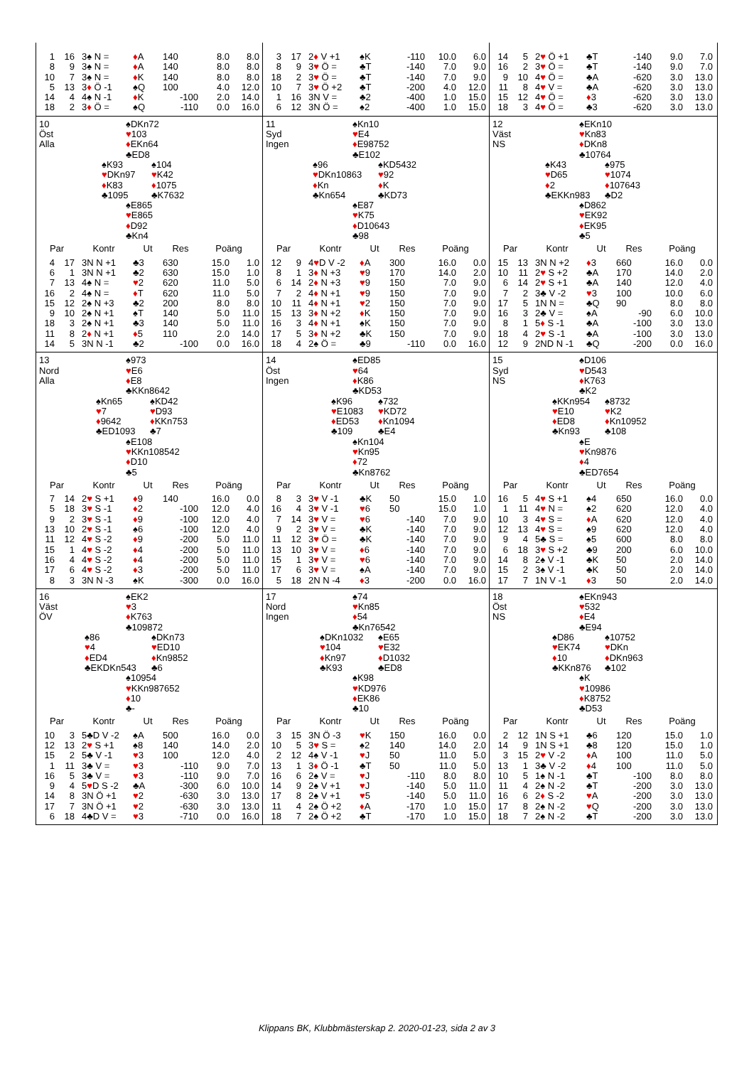| 1 | 16 | 3♠ N = | ♦ A | 140 | 8.0 | 8.0 |
| 8 | 9 | 3♠ N = | ♦ A | 140 | 8.0 | 8.0 |
| 10 | 7 | 3♠ N = | ♦ K | 140 | 8.0 | 8.0 |
| 5 | 13 | 3 ♦ Ö -1 | ♠Q | 100 | 4.0 | 12.0 |
| 14 | 4 | 4♠ N -1 | ♦ K | -100 | 2.0 | 14.0 |
| 18 | 2 | 3 ♦ Ö = | ♠Q | -110 | 0.0 | 16.0 |
| 3 | 17 | 2 ♦ V +1 | ♠K | -110 | 10.0 | 6.0 |
| 8 | 9 | 3 ♥ Ö = | ♣T | -140 | 7.0 | 9.0 |
| 18 | 2 | 3 ♥ Ö = | ♣T | -140 | 7.0 | 9.0 |
| 10 | 7 | 3 ♥ Ö +2 | ♣T | -200 | 4.0 | 12.0 |
| 1 | 16 | 3N V = | ♣2 | -400 | 1.0 | 15.0 |
| 6 | 12 | 3N Ö = | ♠2 | -400 | 1.0 | 15.0 |
| 14 | 5 | 2 ♥ Ö +1 | ♣T | -140 | 9.0 | 7.0 |
| 16 | 2 | 3 ♥ Ö = | ♣T | -140 | 9.0 | 7.0 |
| 9 | 10 | 4 ♥ Ö = | ♣A | -620 | 3.0 | 13.0 |
| 11 | 8 | 4 ♥ V = | ♣A | -620 | 3.0 | 13.0 |
| 15 | 12 | 4 ♥ Ö = | ♦ 3 | -620 | 3.0 | 13.0 |
| 18 | 3 | 4 ♥ Ö = | ♣3 | -620 | 3.0 | 13.0 |
10
Öst
Alla
♠DKn72
♥103
♦EKn64
♣ED8
♠K93
♥DKn97
♦K83
♣1095
♠104
♥K42
♦1075
♣K7632
♠E865
♥E865
♦D92
♣Kn4
| Par | | Kontr | Ut | Res | Poäng | |
| --- | --- | --- | --- | --- | --- | --- |
| 4 | 17 | 3N N +1 | ♣3 | 630 | 15.0 | 1.0 |
| 6 | 1 | 3N N +1 | ♣2 | 630 | 15.0 | 1.0 |
| 7 | 13 | 4♠ N = | ♥ 2 | 620 | 11.0 | 5.0 |
| 16 | 2 | 4♠ N = | ♦ T | 620 | 11.0 | 5.0 |
| 15 | 12 | 2♠ N +3 | ♣2 | 200 | 8.0 | 8.0 |
| 9 | 10 | 2♠ N +1 | ♠T | 140 | 5.0 | 11.0 |
| 18 | 3 | 2♠ N +1 | ♣3 | 140 | 5.0 | 11.0 |
| 11 | 8 | 2 ♦ N +1 | ♦ 5 | 110 | 2.0 | 14.0 |
| 14 | 5 | 3N N -1 | ♣2 | -100 | 0.0 | 16.0 |
11
Syd
Ingen
♠Kn10
♥E4
♦E98752
♣E102
♠96
♥DKn10863
♦Kn
♣Kn654
♠KD5432
♥92
♦K
♣KD73
♠E87
♥K75
♦D10643
♣98
| Par | | Kontr | Ut | Res | Poäng | |
| --- | --- | --- | --- | --- | --- | --- |
| 12 | 9 | 4 ♥ D V -2 | ♦ A | 300 | 16.0 | 0.0 |
| 8 | 1 | 3 ♦ N +3 | ♥ 9 | 170 | 14.0 | 2.0 |
| 6 | 14 | 2 ♦ N +3 | ♥ 9 | 150 | 7.0 | 9.0 |
| 7 | 2 | 4 ♦ N +1 | ♥ 9 | 150 | 7.0 | 9.0 |
| 10 | 11 | 4 ♦ N +1 | ♥ 2 | 150 | 7.0 | 9.0 |
| 15 | 13 | 3 ♦ N +2 | ♦ K | 150 | 7.0 | 9.0 |
| 16 | 3 | 4 ♦ N +1 | ♠K | 150 | 7.0 | 9.0 |
| 17 | 5 | 3 ♦ N +2 | ♣K | 150 | 7.0 | 9.0 |
| 18 | 4 | 2♠ Ö = | ♣9 | -110 | 0.0 | 16.0 |
12
Väst
NS
♠EKn10
♥Kn83
♦DKn8
♣10764
♠K43
♥D65
♦2
♣EKKn983
♠975
♥1074
♦107643
♣D2
♠D862
♥EK92
♦EK95
♣5
| Par | | Kontr | Ut | Res | Poäng | |
| --- | --- | --- | --- | --- | --- | --- |
| 15 | 13 | 3N N +2 | ♦ 3 | 660 | 16.0 | 0.0 |
| 10 | 11 | 2 ♥ S +2 | ♣A | 170 | 14.0 | 2.0 |
| 6 | 14 | 2 ♥ S +1 | ♣A | 140 | 12.0 | 4.0 |
| 7 | 2 | 3♣ V -2 | ♥ 3 | 100 | 10.0 | 6.0 |
| 17 | 5 | 1N N = | ♣Q | 90 | 8.0 | 8.0 |
| 16 | 3 | 2♣ V = | ♠A | -90 | 6.0 | 10.0 |
| 8 | 1 | 5 ♦ S -1 | ♣A | -100 | 3.0 | 13.0 |
| 18 | 4 | 2 ♥ S -1 | ♣A | -100 | 3.0 | 13.0 |
| 12 | 9 | 2ND N -1 | ♣Q | -200 | 0.0 | 16.0 |
13
Nord
Alla
♠973
♥E6
♦E8
♣KKn8642
♠Kn65
♥7
♦9642
♣ED1093
♠KD42
♥D93
♦KKn753
♣7
♠E108
♥KKn108542
♦D10
♣5
| Par | | Kontr | Ut | Res | Poäng | |
| --- | --- | --- | --- | --- | --- | --- |
| 7 | 14 | 2 ♥ S +1 | ♦ 9 | 140 | 16.0 | 0.0 |
| 5 | 18 | 3 ♥ S -1 | ♦ 2 | -100 | 12.0 | 4.0 |
| 9 | 2 | 3 ♥ S -1 | ♦ 9 | -100 | 12.0 | 4.0 |
| 13 | 10 | 2 ♥ S -1 | ♠6 | -100 | 12.0 | 4.0 |
| 11 | 12 | 4 ♥ S -2 | ♦ 9 | -200 | 5.0 | 11.0 |
| 15 | 1 | 4 ♥ S -2 | ♦ 4 | -200 | 5.0 | 11.0 |
| 16 | 4 | 4 ♥ S -2 | ♦ 4 | -200 | 5.0 | 11.0 |
| 17 | 6 | 4 ♥ S -2 | ♦ 3 | -200 | 5.0 | 11.0 |
| 8 | 3 | 3N N -3 | ♠K | -300 | 0.0 | 16.0 |
14
Öst
Ingen
♠ED85
♥64
♦K86
♣KD53
♠K96
♥E1083
♦ED53
♣109
♠732
♥KD72
♦Kn1094
♣E4
♠Kn104
♥Kn95
♦72
♣Kn8762
| Par | | Kontr | Ut | Res | Poäng | |
| --- | --- | --- | --- | --- | --- | --- |
| 8 | 3 | 3 ♥ V -1 | ♣K | 50 | 15.0 | 1.0 |
| 16 | 4 | 3 ♥ V -1 | ♥ 6 | 50 | 15.0 | 1.0 |
| 7 | 14 | 3 ♥ V = | ♥ 6 | -140 | 7.0 | 9.0 |
| 9 | 2 | 3 ♥ V = | ♣K | -140 | 7.0 | 9.0 |
| 11 | 12 | 3 ♥ Ö = | ♣K | -140 | 7.0 | 9.0 |
| 13 | 10 | 3 ♥ V = | ♦ 6 | -140 | 7.0 | 9.0 |
| 15 | 1 | 3 ♥ V = | ♥ 6 | -140 | 7.0 | 9.0 |
| 17 | 6 | 3 ♥ V = | ♠A | -140 | 7.0 | 9.0 |
| 5 | 18 | 2N N -4 | ♦ 3 | -200 | 0.0 | 16.0 |
15
Syd
NS
♠D106
♥D543
♦K763
♣K2
♠KKn954
♥E10
♦ED8
♣Kn93
♠8732
♥K2
♦Kn10952
♣108
♠E
♥Kn9876
♦4
♣ED7654
| Par | | Kontr | Ut | Res | Poäng | |
| --- | --- | --- | --- | --- | --- | --- |
| 16 | 5 | 4 ♥ S +1 | ♠4 | 650 | 16.0 | 0.0 |
| 1 | 11 | 4 ♥ N = | ♠2 | 620 | 12.0 | 4.0 |
| 10 | 3 | 4 ♥ S = | ♦ A | 620 | 12.0 | 4.0 |
| 12 | 13 | 4 ♥ S = | ♠9 | 620 | 12.0 | 4.0 |
| 9 | 4 | 5♣ S = | ♠5 | 600 | 8.0 | 8.0 |
| 6 | 18 | 3 ♥ S +2 | ♣9 | 200 | 6.0 | 10.0 |
| 14 | 8 | 2♠ V -1 | ♣K | 50 | 2.0 | 14.0 |
| 15 | 2 | 3♠ V -1 | ♣K | 50 | 2.0 | 14.0 |
| 17 | 7 | 1N V -1 | ♦ 3 | 50 | 2.0 | 14.0 |
16
Väst
ÖV
♠EK2
♥3
♦K763
♣109872
♠86
♥4
♦ED4
♣EKDKn543
♠DKn73
♥ED10
♦Kn9852
♣6
♠10954
♥KKn987652
♦10
♣-
| Par | | Kontr | Ut | Res | Poäng | |
| --- | --- | --- | --- | --- | --- | --- |
| 10 | 3 | 5♣D V -2 | ♠A | 500 | 16.0 | 0.0 |
| 12 | 13 | 2 ♥ S +1 | ♠8 | 140 | 14.0 | 2.0 |
| 15 | 2 | 5♣ V -1 | ♥ 3 | 100 | 12.0 | 4.0 |
| 1 | 11 | 3♣ V = | ♥ 3 | -110 | 9.0 | 7.0 |
| 16 | 5 | 3♣ V = | ♥ 3 | -110 | 9.0 | 7.0 |
| 9 | 4 | 5 ♥ D S -2 | ♣A | -300 | 6.0 | 10.0 |
| 14 | 8 | 3N Ö +1 | ♥ 2 | -630 | 3.0 | 13.0 |
| 17 | 7 | 3N Ö +1 | ♥ 2 | -630 | 3.0 | 13.0 |
| 6 | 18 | 4♣D V = | ♥ 3 | -710 | 0.0 | 16.0 |
17
Nord
Ingen
♠74
♥Kn85
♦54
♣Kn76542
♠DKn1032
♥104
♦Kn97
♣K93
♠E65
♥E32
♦D1032
♣ED8
♠K98
♥KD976
♦EK86
♣10
| Par | | Kontr | Ut | Res | Poäng | |
| --- | --- | --- | --- | --- | --- | --- |
| 3 | 15 | 3N Ö -3 | ♥ K | 150 | 16.0 | 0.0 |
| 10 | 5 | 3 ♥ S = | ♠2 | 140 | 14.0 | 2.0 |
| 2 | 12 | 4♠ V -1 | ♥ J | 50 | 11.0 | 5.0 |
| 13 | 1 | 3 ♦ Ö -1 | ♣T | 50 | 11.0 | 5.0 |
| 16 | 6 | 2♠ V = | ♥ J | -110 | 8.0 | 8.0 |
| 14 | 9 | 2♠ V +1 | ♥ J | -140 | 5.0 | 11.0 |
| 17 | 8 | 2♠ V +1 | ♥ 5 | -140 | 5.0 | 11.0 |
| 11 | 4 | 2♠ Ö +2 | ♦ A | -170 | 1.0 | 15.0 |
| 18 | 7 | 2♠ Ö +2 | ♣T | -170 | 1.0 | 15.0 |
18
Öst
NS
♠EKn943
♥532
♦E4
♣E94
♠D86
♥EK74
♦10
♣KKn876
♠10752
♥DKn
♦DKn963
♣102
♠K
♥10986
♦K8752
♣D53
| Par | | Kontr | Ut | Res | Poäng | |
| --- | --- | --- | --- | --- | --- | --- |
| 2 | 12 | 1N S +1 | ♣6 | 120 | 15.0 | 1.0 |
| 14 | 9 | 1N S +1 | ♣8 | 120 | 15.0 | 1.0 |
| 3 | 15 | 2 ♥ V -2 | ♦ A | 100 | 11.0 | 5.0 |
| 13 | 1 | 3♣ V -2 | ♦ 4 | 100 | 11.0 | 5.0 |
| 10 | 5 | 1♠ N -1 | ♣T | -100 | 8.0 | 8.0 |
| 11 | 4 | 2♠ N -2 | ♣T | -200 | 3.0 | 13.0 |
| 16 | 6 | 2 ♦ S -2 | ♥ A | -200 | 3.0 | 13.0 |
| 17 | 8 | 2♠ N -2 | ♥ Q | -200 | 3.0 | 13.0 |
| 18 | 7 | 2♠ N -2 | ♣T | -200 | 3.0 | 13.0 |
Klippans BK, Klubbmästerskap 2. 2020-01-23, sida 2 av 3